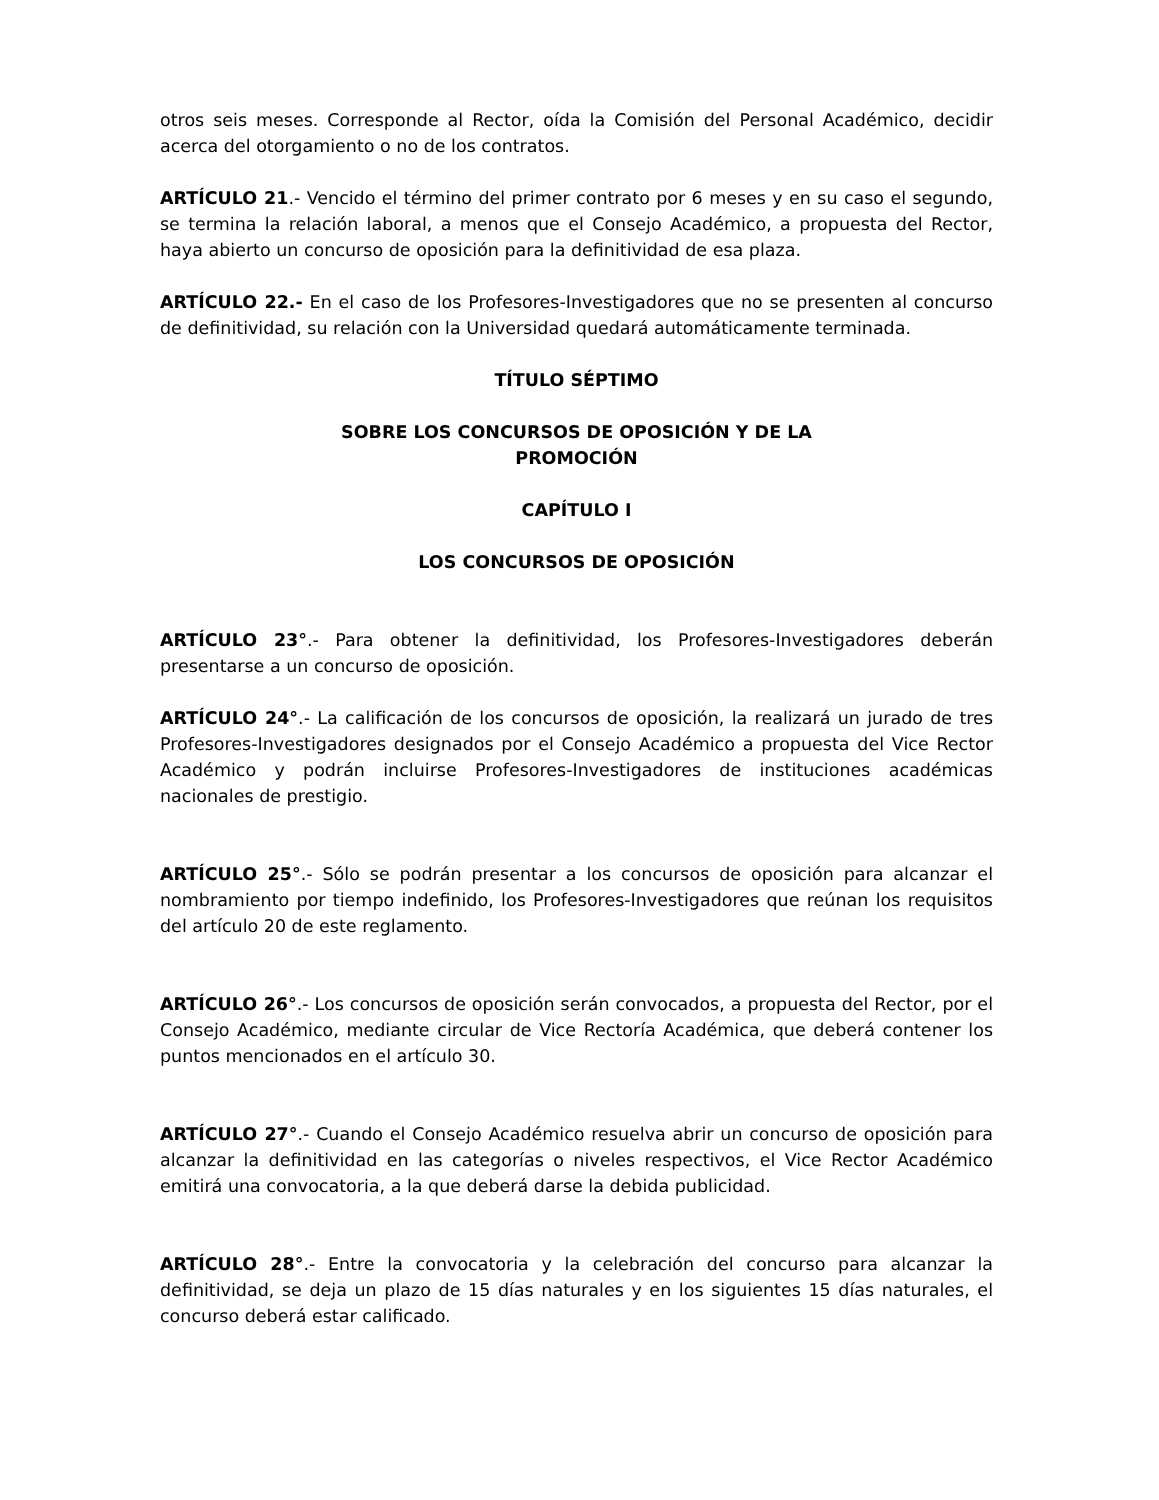otros seis meses. Corresponde al Rector, oída la Comisión del Personal Académico, decidir acerca del otorgamiento o no de los contratos.
ARTÍCULO 21.- Vencido el término del primer contrato por 6 meses y en su caso el segundo, se termina la relación laboral, a menos que el Consejo Académico, a propuesta del Rector, haya abierto un concurso de oposición para la definitividad de esa plaza.
ARTÍCULO 22.- En el caso de los Profesores-Investigadores que no se presenten al concurso de definitividad, su relación con la Universidad quedará automáticamente terminada.
TÍTULO SÉPTIMO
SOBRE LOS CONCURSOS DE OPOSICIÓN Y DE LA
PROMOCIÓN
CAPÍTULO I
LOS CONCURSOS DE OPOSICIÓN
ARTÍCULO 23°.- Para obtener la definitividad, los Profesores-Investigadores deberán presentarse a un concurso de oposición.
ARTÍCULO 24°.- La calificación de los concursos de oposición, la realizará un jurado de tres Profesores-Investigadores designados por el Consejo Académico a propuesta del Vice Rector Académico y podrán incluirse Profesores-Investigadores de instituciones académicas nacionales de prestigio.
ARTÍCULO 25°.- Sólo se podrán presentar a los concursos de oposición para alcanzar el nombramiento por tiempo indefinido, los Profesores-Investigadores que reúnan los requisitos del artículo 20 de este reglamento.
ARTÍCULO 26°.- Los concursos de oposición serán convocados, a propuesta del Rector, por el Consejo Académico, mediante circular de Vice Rectoría Académica, que deberá contener los puntos mencionados en el artículo 30.
ARTÍCULO 27°.- Cuando el Consejo Académico resuelva abrir un concurso de oposición para alcanzar la definitividad en las categorías o niveles respectivos, el Vice Rector Académico emitirá una convocatoria, a la que deberá darse la debida publicidad.
ARTÍCULO 28°.- Entre la convocatoria y la celebración del concurso para alcanzar la definitividad, se deja un plazo de 15 días naturales y en los siguientes 15 días naturales, el concurso deberá estar calificado.